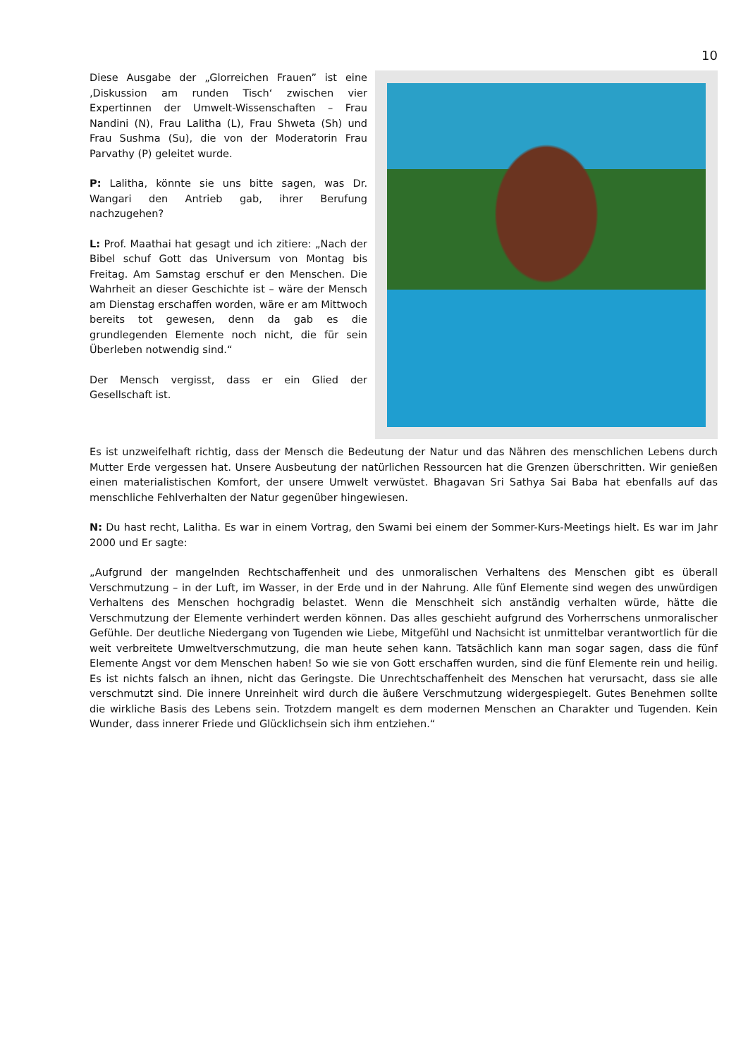10
Diese Ausgabe der „Glorreichen Frauen” ist eine ‚Diskussion am runden Tisch‘ zwischen vier Expertinnen der Umwelt-Wissenschaften – Frau Nandini (N), Frau Lalitha (L), Frau Shweta (Sh) und Frau Sushma (Su), die von der Moderatorin Frau Parvathy (P) geleitet wurde.
P: Lalitha, könnte sie uns bitte sagen, was Dr. Wangari den Antrieb gab, ihrer Berufung nachzugehen?
L: Prof. Maathai hat gesagt und ich zitiere: „Nach der Bibel schuf Gott das Universum von Montag bis Freitag. Am Samstag erschuf er den Menschen. Die Wahrheit an dieser Geschichte ist – wäre der Mensch am Dienstag erschaffen worden, wäre er am Mittwoch bereits tot gewesen, denn da gab es die grundlegenden Elemente noch nicht, die für sein Überleben notwendig sind.“
Der Mensch vergisst, dass er ein Glied der Gesellschaft ist.
Es ist unzweifelhaft richtig, dass der Mensch die Bedeutung der Natur und das Nähren des menschlichen Lebens durch Mutter Erde vergessen hat. Unsere Ausbeutung der natürlichen Ressourcen hat die Grenzen überschritten. Wir genießen einen materialistischen Komfort, der unsere Umwelt verwüstet. Bhagavan Sri Sathya Sai Baba hat ebenfalls auf das menschliche Fehlverhalten der Natur gegenüber hingewiesen.
N: Du hast recht, Lalitha. Es war in einem Vortrag, den Swami bei einem der Sommer-Kurs-Meetings hielt. Es war im Jahr 2000 und Er sagte:
„Aufgrund der mangelnden Rechtschaffenheit und des unmoralischen Verhaltens des Menschen gibt es überall Verschmutzung – in der Luft, im Wasser, in der Erde und in der Nahrung. Alle fünf Elemente sind wegen des unwürdigen Verhaltens des Menschen hochgradig belastet. Wenn die Menschheit sich anständig verhalten würde, hätte die Verschmutzung der Elemente verhindert werden können. Das alles geschieht aufgrund des Vorherrschens unmoralischer Gefühle. Der deutliche Niedergang von Tugenden wie Liebe, Mitgefühl und Nachsicht ist unmittelbar verantwortlich für die weit verbreitete Umweltverschmutzung, die man heute sehen kann. Tatsächlich kann man sogar sagen, dass die fünf Elemente Angst vor dem Menschen haben! So wie sie von Gott erschaffen wurden, sind die fünf Elemente rein und heilig. Es ist nichts falsch an ihnen, nicht das Geringste. Die Unrechtschaffenheit des Menschen hat verursacht, dass sie alle verschmutzt sind. Die innere Unreinheit wird durch die äußere Verschmutzung widergespiegelt. Gutes Benehmen sollte die wirkliche Basis des Lebens sein. Trotzdem mangelt es dem modernen Menschen an Charakter und Tugenden. Kein Wunder, dass innerer Friede und Glücklichsein sich ihm entziehen.“